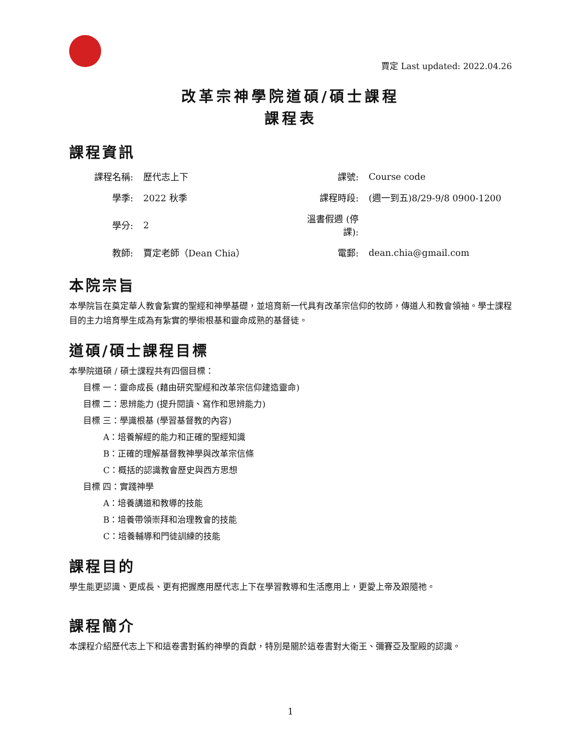賈定 Last updated: 2022.04.26
改革宗神學院道碩/碩士課程
課程表
課程資訊
| 課程名稱: | 歷代志上下 | 課號: | Course code |
| 學季: | 2022 秋季 | 課程時段: | (週一到五)8/29-9/8 0900-1200 |
| 學分: | 2 | 溫書假週 (停課): | |
| 教師: | 賈定老師（Dean Chia） | 電郵: | dean.chia@gmail.com |
本院宗旨
本學院旨在奠定華人教會紮實的聖經和神學基礎，並培育新一代具有改革宗信仰的牧師，傳道人和教會領袖。學士課程目的主力培育學生成為有紮實的學術根基和靈命成熟的基督徒。
道碩/碩士課程目標
本學院道碩 / 碩士課程共有四個目標：
目標 一：靈命成長 (藉由研究聖經和改革宗信仰建造靈命)
目標 二：思辨能力 (提升閱讀、寫作和思辨能力)
目標 三：學識根基 (學習基督教的內容)
A：培養解經的能力和正確的聖經知識
B：正確的理解基督教神學與改革宗信條
C：概括的認識教會歷史與西方思想
目標 四：實踐神學
A：培養講道和教導的技能
B：培養帶領崇拜和治理教會的技能
C：培養輔導和門徒訓練的技能
課程目的
學生能更認識、更成長、更有把握應用歷代志上下在學習教導和生活應用上，更愛上帝及跟隨祂。
課程簡介
本課程介紹歷代志上下和這卷書對舊約神學的貢獻，特別是關於這卷書對大衛王、彌賽亞及聖殿的認識。
1